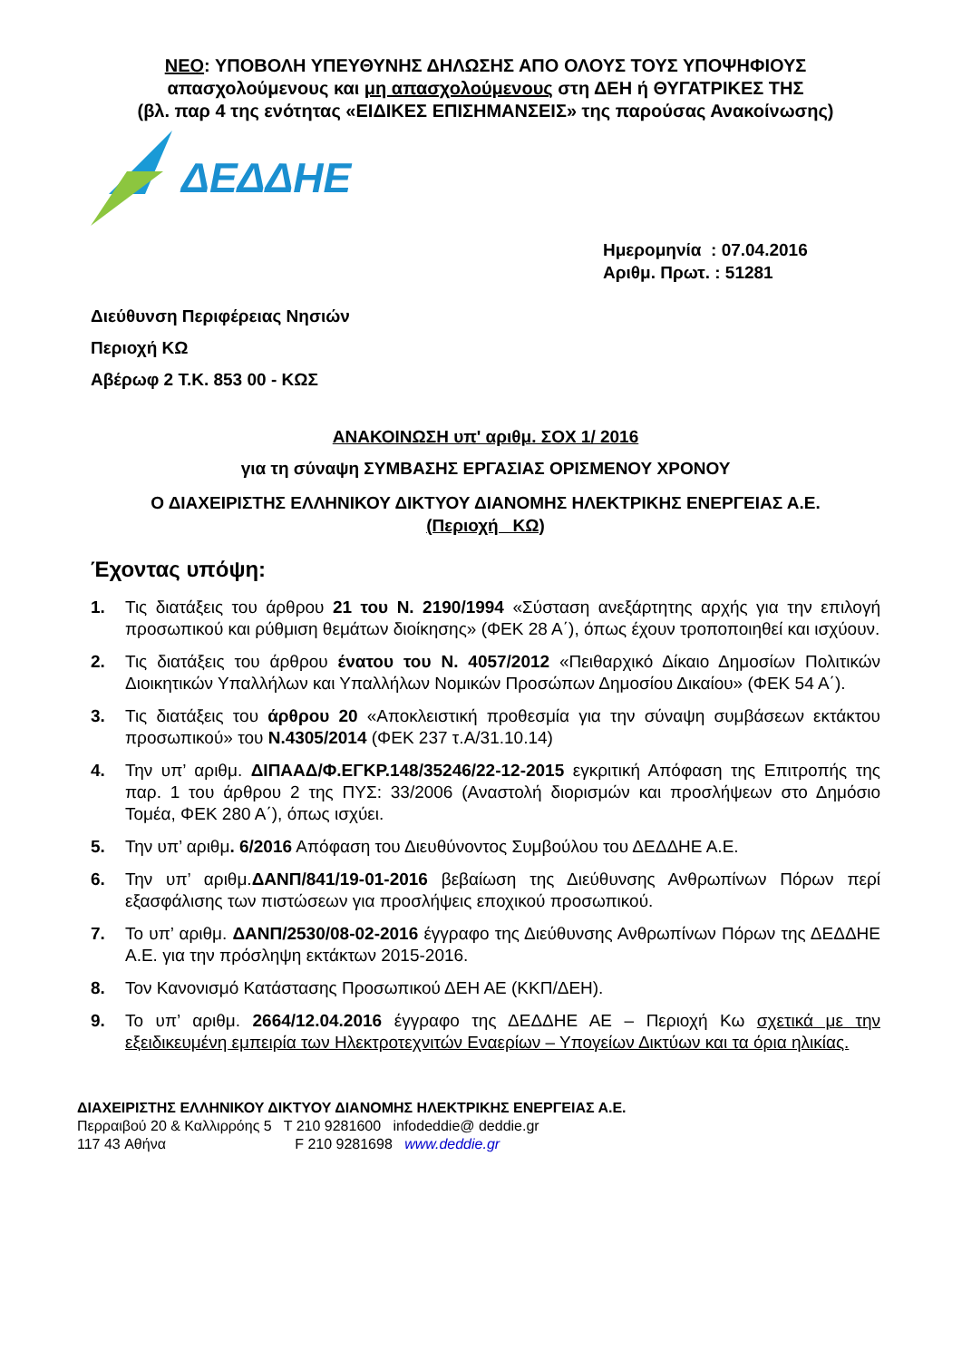ΝΕΟ: ΥΠΟΒΟΛΗ ΥΠΕΥΘΥΝΗΣ ΔΗΛΩΣΗΣ ΑΠΟ ΟΛΟΥΣ ΤΟΥΣ ΥΠΟΨΗΦΙΟΥΣ
απασχολούμενους και μη απασχολούμενους στη ΔΕΗ ή ΘΥΓΑΤΡΙΚΕΣ ΤΗΣ
(βλ. παρ 4 της ενότητας «ΕΙΔΙΚΕΣ ΕΠΙΣΗΜΑΝΣΕΙΣ» της παρούσας Ανακοίνωσης)
ΔΕΔΔΗΕ
Ημερομηνία : 07.04.2016
Αριθμ. Πρωτ. : 51281
Διεύθυνση Περιφέρειας Νησιών
Περιοχή ΚΩ
Αβέρωφ 2 Τ.Κ. 853 00 - ΚΩΣ
ΑΝΑΚΟΙΝΩΣΗ υπ' αριθμ. ΣΟΧ 1/ 2016
για τη σύναψη ΣΥΜΒΑΣΗΣ ΕΡΓΑΣΙΑΣ ΟΡΙΣΜΕΝΟΥ ΧΡΟΝΟΥ
Ο ΔΙΑΧΕΙΡΙΣΤΗΣ ΕΛΛΗΝΙΚΟΥ ΔΙΚΤΥΟΥ ΔΙΑΝΟΜΗΣ ΗΛΕΚΤΡΙΚΗΣ ΕΝΕΡΓΕΙΑΣ Α.Ε.
(Περιοχή ΚΩ)
Έχοντας υπόψη:
1. Τις διατάξεις του άρθρου 21 του Ν. 2190/1994 «Σύσταση ανεξάρτητης αρχής για την επιλογή προσωπικού και ρύθμιση θεμάτων διοίκησης» (ΦΕΚ 28 Α΄), όπως έχουν τροποποιηθεί και ισχύουν.
2. Τις διατάξεις του άρθρου ένατου του Ν. 4057/2012 «Πειθαρχικό Δίκαιο Δημοσίων Πολιτικών Διοικητικών Υπαλλήλων και Υπαλλήλων Νομικών Προσώπων Δημοσίου Δικαίου» (ΦΕΚ 54 Α΄).
3. Τις διατάξεις του άρθρου 20 «Αποκλειστική προθεσμία για την σύναψη συμβάσεων εκτάκτου προσωπικού» του Ν.4305/2014 (ΦΕΚ 237 τ.Α/31.10.14)
4. Την υπ’ αριθμ. ΔΙΠΑΑΔ/Φ.ΕΓΚΡ.148/35246/22-12-2015 εγκριτική Απόφαση της Επιτροπής της παρ. 1 του άρθρου 2 της ΠΥΣ: 33/2006 (Αναστολή διορισμών και προσλήψεων στο Δημόσιο Τομέα, ΦΕΚ 280 Α΄), όπως ισχύει.
5. Την υπ’ αριθμ. 6/2016 Απόφαση του Διευθύνοντος Συμβούλου του ΔΕΔΔΗΕ Α.Ε.
6. Την υπ’ αριθμ.ΔΑΝΠ/841/19-01-2016 βεβαίωση της Διεύθυνσης Ανθρωπίνων Πόρων περί εξασφάλισης των πιστώσεων για προσλήψεις εποχικού προσωπικού.
7. Το υπ’ αριθμ. ΔΑΝΠ/2530/08-02-2016 έγγραφο της Διεύθυνσης Ανθρωπίνων Πόρων της ΔΕΔΔΗΕ Α.Ε. για την πρόσληψη εκτάκτων 2015-2016.
8. Τον Κανονισμό Κατάστασης Προσωπικού ΔΕΗ ΑΕ (ΚΚΠ/ΔΕΗ).
9. Το υπ’ αριθμ. 2664/12.04.2016 έγγραφο της ΔΕΔΔΗΕ ΑΕ – Περιοχή Κω σχετικά με την εξειδικευμένη εμπειρία των Ηλεκτροτεχνιτών Εναερίων – Υπογείων Δικτύων και τα όρια ηλικίας.
ΔΙΑΧΕΙΡΙΣΤΗΣ ΕΛΛΗΝΙΚΟΥ ΔΙΚΤΥΟΥ ΔΙΑΝΟΜΗΣ ΗΛΕΚΤΡΙΚΗΣ ΕΝΕΡΓΕΙΑΣ Α.Ε.
Περραιβού 20 & Καλλιρρόης 5 Τ 210 9281600 infodeddie@ deddie.gr
117 43 Αθήνα F 210 9281698 www.deddie.gr